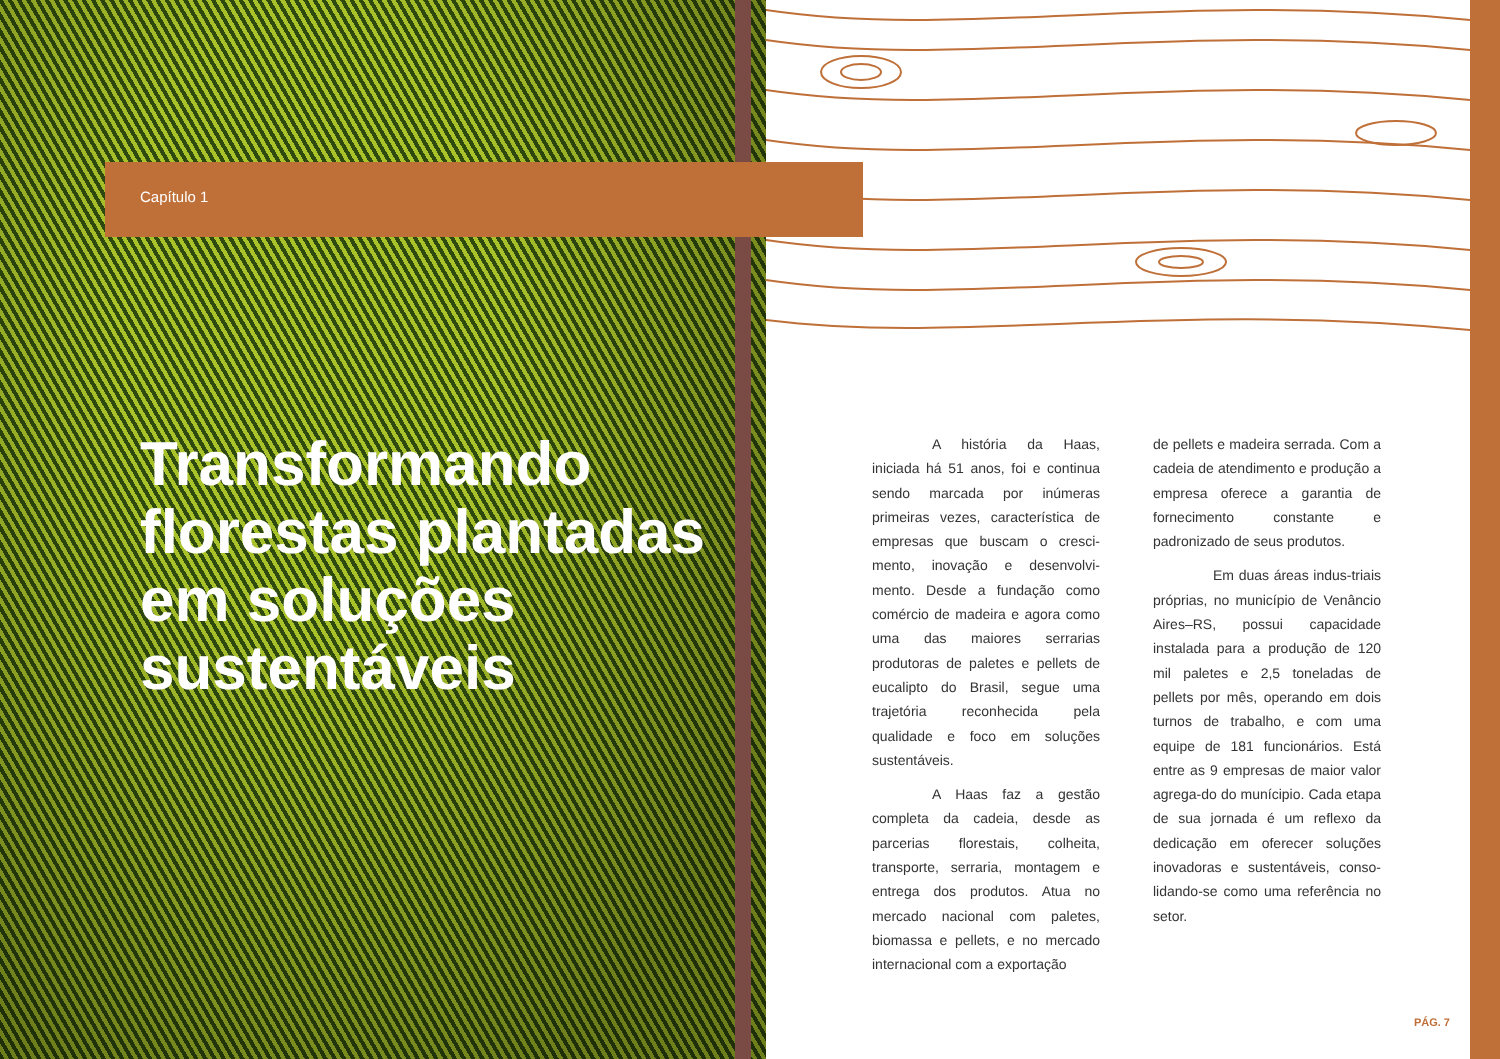Capítulo 1
Transformando florestas plantadas em soluções sustentáveis
A história da Haas, iniciada há 51 anos, foi e continua sendo marcada por inúmeras primeiras vezes, característica de empresas que buscam o cresci-mento, inovação e desenvolvi-mento. Desde a fundação como comércio de madeira e agora como uma das maiores serrarias produtoras de paletes e pellets de eucalipto do Brasil, segue uma trajetória reconhecida pela qualidade e foco em soluções sustentáveis.
A Haas faz a gestão completa da cadeia, desde as parcerias florestais, colheita, transporte, serraria, montagem e entrega dos produtos. Atua no mercado nacional com paletes, biomassa e pellets, e no mercado internacional com a exportação
de pellets e madeira serrada. Com a cadeia de atendimento e produção a empresa oferece a garantia de fornecimento constante e padronizado de seus produtos.
Em duas áreas indus-triais próprias, no município de Venâncio Aires–RS, possui capacidade instalada para a produção de 120 mil paletes e 2,5 toneladas de pellets por mês, operando em dois turnos de trabalho, e com uma equipe de 181 funcionários. Está entre as 9 empresas de maior valor agrega-do do munícipio. Cada etapa de sua jornada é um reflexo da dedicação em oferecer soluções inovadoras e sustentáveis, conso-lidando-se como uma referência no setor.
PÁG. 7